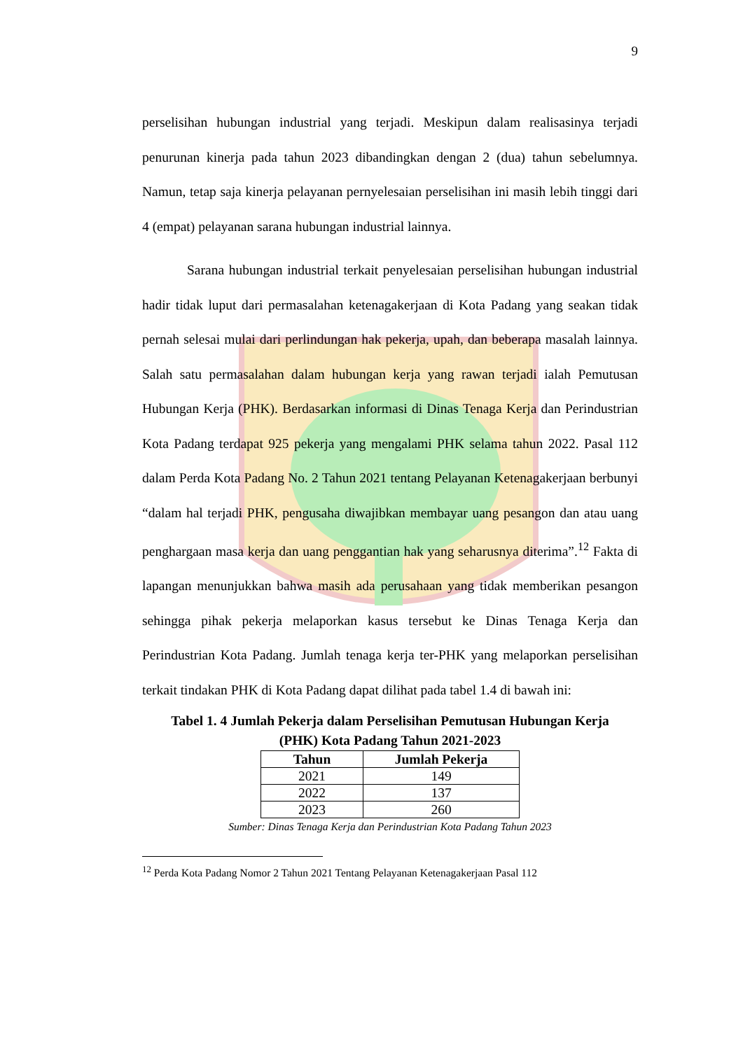9
perselisihan hubungan industrial yang terjadi. Meskipun dalam realisasinya terjadi penurunan kinerja pada tahun 2023 dibandingkan dengan 2 (dua) tahun sebelumnya. Namun, tetap saja kinerja pelayanan pernyelesaian perselisihan ini masih lebih tinggi dari 4 (empat) pelayanan sarana hubungan industrial lainnya.
Sarana hubungan industrial terkait penyelesaian perselisihan hubungan industrial hadir tidak luput dari permasalahan ketenagakerjaan di Kota Padang yang seakan tidak pernah selesai mulai dari perlindungan hak pekerja, upah, dan beberapa masalah lainnya. Salah satu permasalahan dalam hubungan kerja yang rawan terjadi ialah Pemutusan Hubungan Kerja (PHK). Berdasarkan informasi di Dinas Tenaga Kerja dan Perindustrian Kota Padang terdapat 925 pekerja yang mengalami PHK selama tahun 2022. Pasal 112 dalam Perda Kota Padang No. 2 Tahun 2021 tentang Pelayanan Ketenagakerjaan berbunyi “dalam hal terjadi PHK, pengusaha diwajibkan membayar uang pesangon dan atau uang penghargaan masa kerja dan uang penggantian hak yang seharusnya diterima”.<sup>12</sup> Fakta di lapangan menunjukkan bahwa masih ada perusahaan yang tidak memberikan pesangon sehingga pihak pekerja melaporkan kasus tersebut ke Dinas Tenaga Kerja dan Perindustrian Kota Padang. Jumlah tenaga kerja ter-PHK yang melaporkan perselisihan terkait tindakan PHK di Kota Padang dapat dilihat pada tabel 1.4 di bawah ini:
Tabel 1. 4 Jumlah Pekerja dalam Perselisihan Pemutusan Hubungan Kerja
(PHK) Kota Padang Tahun 2021-2023
| Tahun | Jumlah Pekerja |
| --- | --- |
| 2021 | 149 |
| 2022 | 137 |
| 2023 | 260 |
Sumber: Dinas Tenaga Kerja dan Perindustrian Kota Padang Tahun 2023
<sup>12</sup> Perda Kota Padang Nomor 2 Tahun 2021 Tentang Pelayanan Ketenagakerjaan Pasal 112